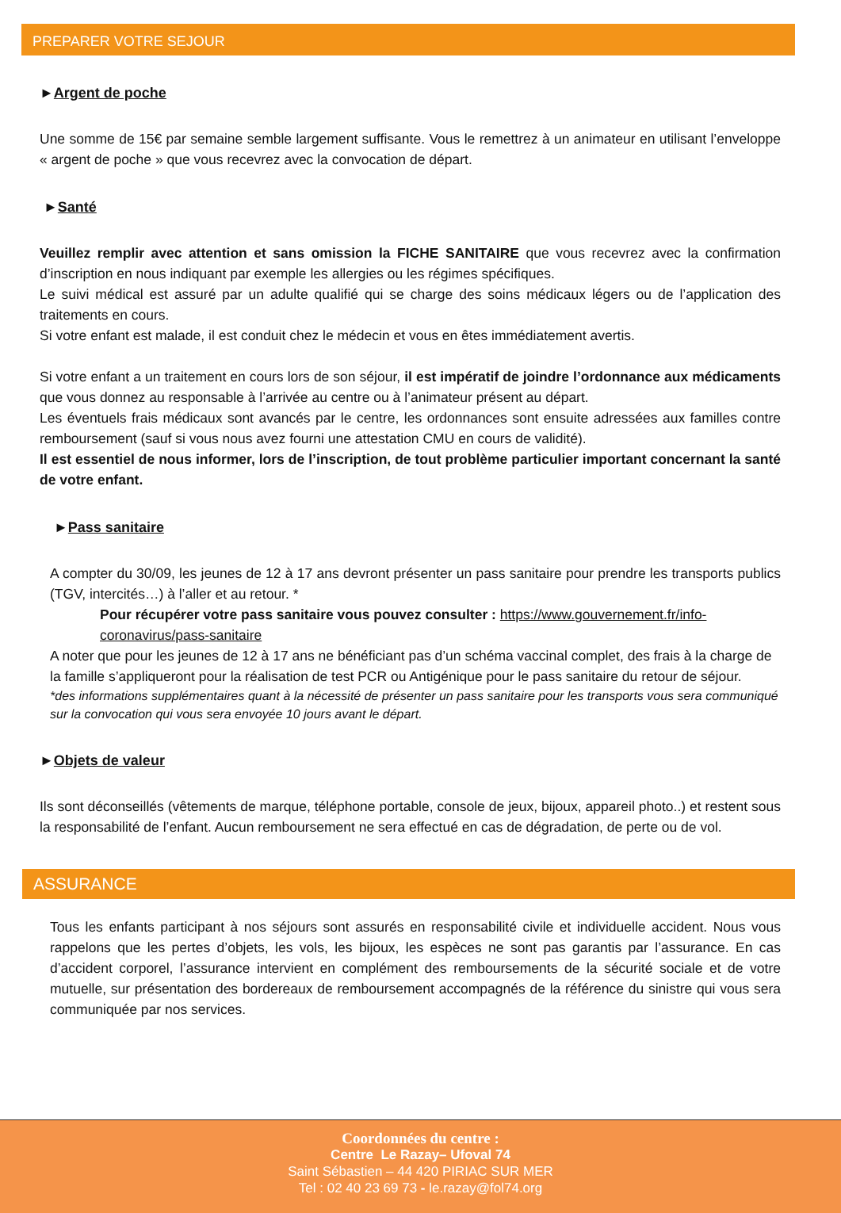PREPARER VOTRE SEJOUR
►Argent de poche
Une somme de 15€ par semaine semble largement suffisante. Vous le remettrez à un animateur en utilisant l’enveloppe « argent de poche » que vous recevrez avec la convocation de départ.
►Santé
Veuillez remplir avec attention et sans omission la FICHE SANITAIRE que vous recevrez avec la confirmation d’inscription en nous indiquant par exemple les allergies ou les régimes spécifiques.
Le suivi médical est assuré par un adulte qualifié qui se charge des soins médicaux légers ou de l’application des traitements en cours.
Si votre enfant est malade, il est conduit chez le médecin et vous en êtes immédiatement avertis.
Si votre enfant a un traitement en cours lors de son séjour, il est impératif de joindre l’ordonnance aux médicaments que vous donnez au responsable à l’arrivée au centre ou à l’animateur présent au départ.
Les éventuels frais médicaux sont avancés par le centre, les ordonnances sont ensuite adressées aux familles contre remboursement (sauf si vous nous avez fourni une attestation CMU en cours de validité).
Il est essentiel de nous informer, lors de l’inscription, de tout problème particulier important concernant la santé de votre enfant.
►Pass sanitaire
A compter du 30/09, les jeunes de 12 à 17 ans devront présenter un pass sanitaire pour prendre les transports publics (TGV, intercités…) à l’aller et au retour. *
Pour récupérer votre pass sanitaire vous pouvez consulter : https://www.gouvernement.fr/info-coronavirus/pass-sanitaire
A noter que pour les jeunes de 12 à 17 ans ne bénéficiant pas d’un schéma vaccinal complet, des frais à la charge de la famille s’appliqueront pour la réalisation de test PCR ou Antigénique pour le pass sanitaire du retour de séjour.
*des informations supplémentaires quant à la nécessité de présenter un pass sanitaire pour les transports vous sera communiqué sur la convocation qui vous sera envoyée 10 jours avant le départ.
►Objets de valeur
Ils sont déconseillés (vêtements de marque, téléphone portable, console de jeux, bijoux, appareil photo..) et restent sous la responsabilité de l’enfant. Aucun remboursement ne sera effectué en cas de dégradation, de perte ou de vol.
ASSURANCE
Tous les enfants participant à nos séjours sont assurés en responsabilité civile et individuelle accident. Nous vous rappelons que les pertes d’objets, les vols, les bijoux, les espèces ne sont pas garantis par l’assurance. En cas d’accident corporel, l’assurance intervient en complément des remboursements de la sécurité sociale et de votre mutuelle, sur présentation des bordereaux de remboursement accompagnés de la référence du sinistre qui vous sera communiquée par nos services.
Coordonnées du centre :
Centre Le Razay– Ufoval 74
Saint Sébastien – 44 420 PIRIAC SUR MER
Tel : 02 40 23 69 73 - le.razay@fol74.org